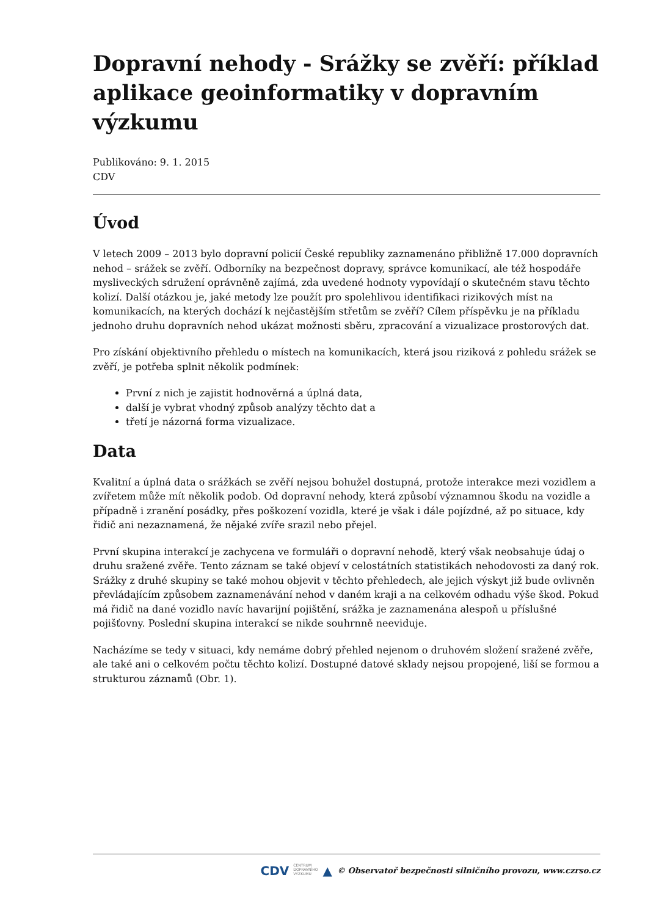Dopravní nehody - Srážky se zvěří: příklad aplikace geoinformatiky v dopravním výzkumu
Publikováno: 9. 1. 2015
CDV
Úvod
V letech 2009 – 2013 bylo dopravní policií České republiky zaznamenáno přibližně 17.000 dopravních nehod – srážek se zvěří. Odborníky na bezpečnost dopravy, správce komunikací, ale též hospodáře mysliveckých sdružení oprávněně zajímá, zda uvedené hodnoty vypovídají o skutečném stavu těchto kolizí. Další otázkou je, jaké metody lze použít pro spolehlivou identifikaci rizikových míst na komunikacích, na kterých dochází k nejčastějším střetům se zvěří? Cílem příspěvku je na příkladu jednoho druhu dopravních nehod ukázat možnosti sběru, zpracování a vizualizace prostorových dat.
Pro získání objektivního přehledu o místech na komunikacích, která jsou riziková z pohledu srážek se zvěří, je potřeba splnit několik podmínek:
První z nich je zajistit hodnověrná a úplná data,
další je vybrat vhodný způsob analýzy těchto dat a
třetí je názorná forma vizualizace.
Data
Kvalitní a úplná data o srážkách se zvěří nejsou bohužel dostupná, protože interakce mezi vozidlem a zvířetem může mít několik podob. Od dopravní nehody, která způsobí významnou škodu na vozidle a případně i zranění posádky, přes poškození vozidla, které je však i dále pojízdné, až po situace, kdy řidič ani nezaznamená, že nějaké zvíře srazil nebo přejel.
První skupina interakcí je zachycena ve formuláři o dopravní nehodě, který však neobsahuje údaj o druhu sražené zvěře. Tento záznam se také objeví v celostátních statistikách nehodovosti za daný rok. Srážky z druhé skupiny se také mohou objevit v těchto přehledech, ale jejich výskyt již bude ovlivněn převládajícím způsobem zaznamenávání nehod v daném kraji a na celkovém odhadu výše škod. Pokud má řidič na dané vozidlo navíc havarijní pojištění, srážka je zaznamenána alespoň u příslušné pojišťovny. Poslední skupina interakcí se nikde souhrnně neeviduje.
Nacházíme se tedy v situaci, kdy nemáme dobrý přehled nejenom o druhovém složení sražené zvěře, ale také ani o celkovém počtu těchto kolizí. Dostupné datové sklady nejsou propojené, liší se formou a strukturou záznamů (Obr. 1).
CDV CENTRUM
DOPRAVNÍHO
VÝZKUMU ▲ © Observatoř bezpečnosti silničního provozu, www.czrso.cz